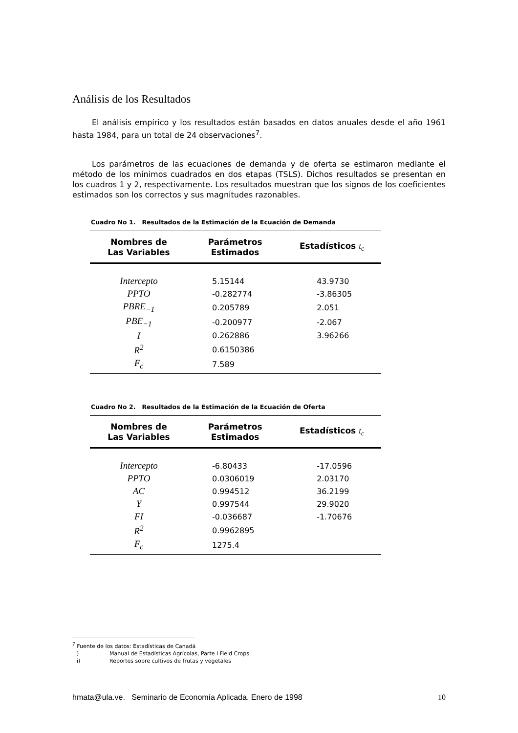Análisis de los Resultados
El análisis empírico y los resultados están basados en datos anuales desde el año 1961 hasta 1984, para un total de 24 observaciones<sup>7</sup>.
Los parámetros de las ecuaciones de demanda y de oferta se estimaron mediante el método de los mínimos cuadrados en dos etapas (TSLS). Dichos resultados se presentan en los cuadros 1 y 2, respectivamente. Los resultados muestran que los signos de los coeficientes estimados son los correctos y sus magnitudes razonables.
Cuadro No 1. Resultados de la Estimación de la Ecuación de Demanda
| Nombres de Las Variables | Parámetros Estimados | Estadísticos t<sub>c</sub> |
| --- | --- | --- |
| Intercepto | 5.15144 | 43.9730 |
| PPTO | -0.282774 | -3.86305 |
| PBRE<sub>−1</sub> | 0.205789 | 2.051 |
| PBE<sub>−1</sub> | -0.200977 | -2.067 |
| I | 0.262886 | 3.96266 |
| R<sup>2</sup> | 0.6150386 | |
| F<sub>c</sub> | 7.589 | |
Cuadro No 2. Resultados de la Estimación de la Ecuación de Oferta
| Nombres de Las Variables | Parámetros Estimados | Estadísticos t<sub>c</sub> |
| --- | --- | --- |
| Intercepto | -6.80433 | -17.0596 |
| PPTO | 0.0306019 | 2.03170 |
| AC | 0.994512 | 36.2199 |
| Y | 0.997544 | 29.9020 |
| FI | -0.036687 | -1.70676 |
| R<sup>2</sup> | 0.9962895 | |
| F<sub>c</sub> | 1275.4 | |
<sup>7</sup> Fuente de los datos: Estadísticas de Canadá
i) Manual de Estadísticas Agrícolas, Parte I Field Crops
ii) Reportes sobre cultivos de frutas y vegetales
hmata@ula.ve. Seminario de Economía Aplicada. Enero de 1998 10